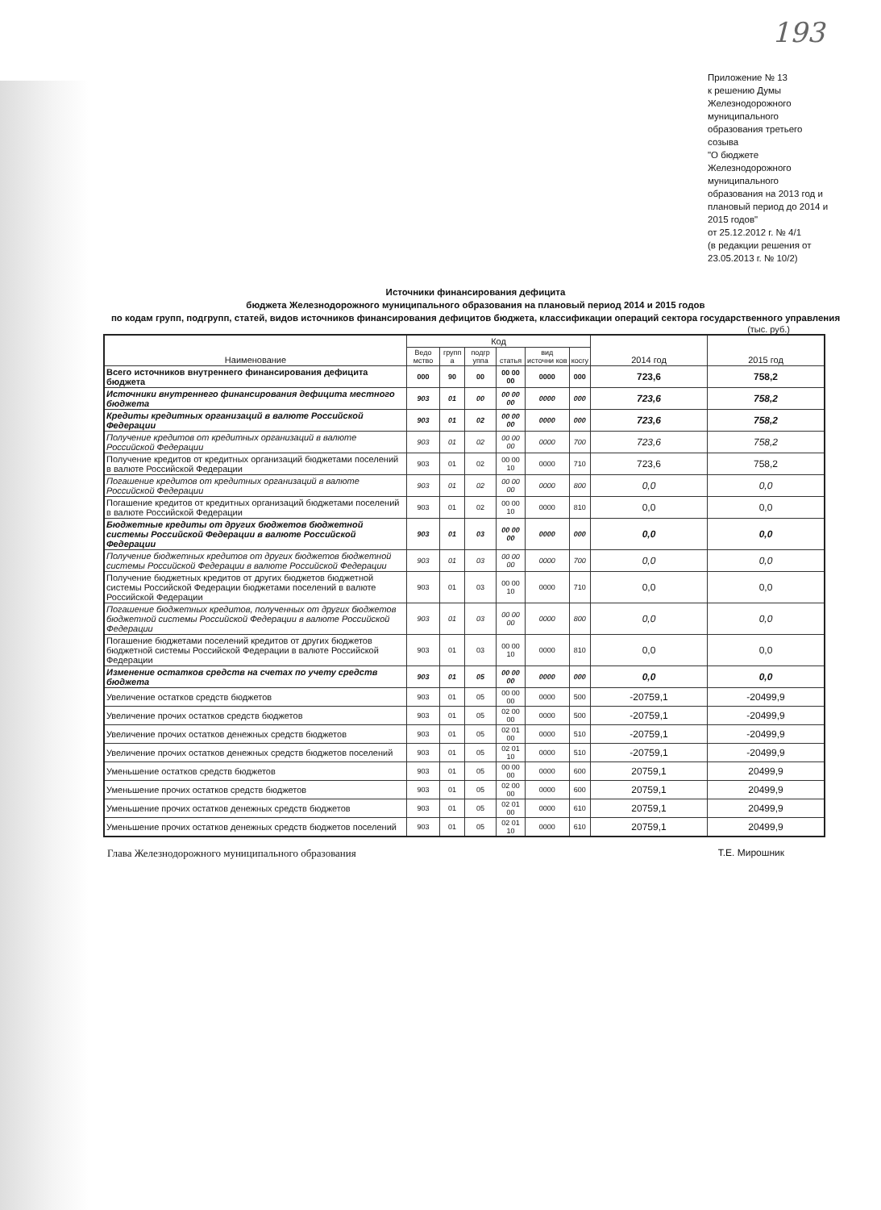193
Приложение № 13
к решению Думы Железнодорожного муниципального образования третьего созыва
"О бюджете Железнодорожного муниципального образования на 2013 год и плановый период до 2014 и 2015 годов"
от 25.12.2012 г. № 4/1
(в редакции решения от 23.05.2013 г. № 10/2)
Источники финансирования дефицита
бюджета Железнодорожного муниципального образования на плановый период 2014 и 2015 годов
по кодам групп, подгрупп, статей, видов источников финансирования дефицитов бюджета, классификации операций сектора государственного управления
(тыс. руб.)
| Наименование | Код | | | | | | 2014 год | 2015 год |
| --- | --- | --- | --- | --- | --- | --- | --- | --- |
| | Ведо мство | групп а | подгр уппа | статья | вид источни ков | косгу | | |
| Всего источников внутреннего финансирования дефицита бюджета | 000 | 90 | 00 | 00 00 00 | 0000 | 000 | 723,6 | 758,2 |
| Источники внутреннего финансирования дефицита местного бюджета | 903 | 01 | 00 | 00 00 00 | 0000 | 000 | 723,6 | 758,2 |
| Кредиты кредитных организаций в валюте Российской Федерации | 903 | 01 | 02 | 00 00 00 | 0000 | 000 | 723,6 | 758,2 |
| Получение кредитов от кредитных организаций в валюте Российской Федерации | 903 | 01 | 02 | 00 00 00 | 0000 | 700 | 723,6 | 758,2 |
| Получение кредитов от кредитных организаций бюджетами поселений в валюте Российской Федерации | 903 | 01 | 02 | 00 00 10 | 0000 | 710 | 723,6 | 758,2 |
| Погашение кредитов от кредитных организаций в валюте Российской Федерации | 903 | 01 | 02 | 00 00 00 | 0000 | 800 | 0,0 | 0,0 |
| Погашение кредитов от кредитных организаций бюджетами поселений в валюте Российской Федерации | 903 | 01 | 02 | 00 00 10 | 0000 | 810 | 0,0 | 0,0 |
| Бюджетные кредиты от других бюджетов бюджетной системы Российской Федерации в валюте Российской Федерации | 903 | 01 | 03 | 00 00 00 | 0000 | 000 | 0,0 | 0,0 |
| Получение бюджетных кредитов от других бюджетов бюджетной системы Российской Федерации в валюте Российской Федерации | 903 | 01 | 03 | 00 00 00 | 0000 | 700 | 0,0 | 0,0 |
| Получение бюджетных кредитов от других бюджетов бюджетной системы Российской Федерации бюджетами поселений в валюте Российской Федерации | 903 | 01 | 03 | 00 00 10 | 0000 | 710 | 0,0 | 0,0 |
| Погашение бюджетных кредитов, полученных от других бюджетов бюджетной системы Российской Федерации в валюте Российской Федерации | 903 | 01 | 03 | 00 00 00 | 0000 | 800 | 0,0 | 0,0 |
| Погашение бюджетами поселений кредитов от других бюджетов бюджетной системы Российской Федерации в валюте Российской Федерации | 903 | 01 | 03 | 00 00 10 | 0000 | 810 | 0,0 | 0,0 |
| Изменение остатков средств на счетах по учету средств бюджета | 903 | 01 | 05 | 00 00 00 | 0000 | 000 | 0,0 | 0,0 |
| Увеличение остатков средств бюджетов | 903 | 01 | 05 | 00 00 00 | 0000 | 500 | -20759,1 | -20499,9 |
| Увеличение прочих остатков средств бюджетов | 903 | 01 | 05 | 02 00 00 | 0000 | 500 | -20759,1 | -20499,9 |
| Увеличение прочих остатков денежных средств бюджетов | 903 | 01 | 05 | 02 01 00 | 0000 | 510 | -20759,1 | -20499,9 |
| Увеличение прочих остатков денежных средств бюджетов поселений | 903 | 01 | 05 | 02 01 10 | 0000 | 510 | -20759,1 | -20499,9 |
| Уменьшение остатков средств бюджетов | 903 | 01 | 05 | 00 00 00 | 0000 | 600 | 20759,1 | 20499,9 |
| Уменьшение прочих остатков средств бюджетов | 903 | 01 | 05 | 02 00 00 | 0000 | 600 | 20759,1 | 20499,9 |
| Уменьшение прочих остатков денежных средств бюджетов | 903 | 01 | 05 | 02 01 00 | 0000 | 610 | 20759,1 | 20499,9 |
| Уменьшение прочих остатков денежных средств бюджетов поселений | 903 | 01 | 05 | 02 01 10 | 0000 | 610 | 20759,1 | 20499,9 |
Глава Железнодорожного муниципального образования Т.Е. Мирошник